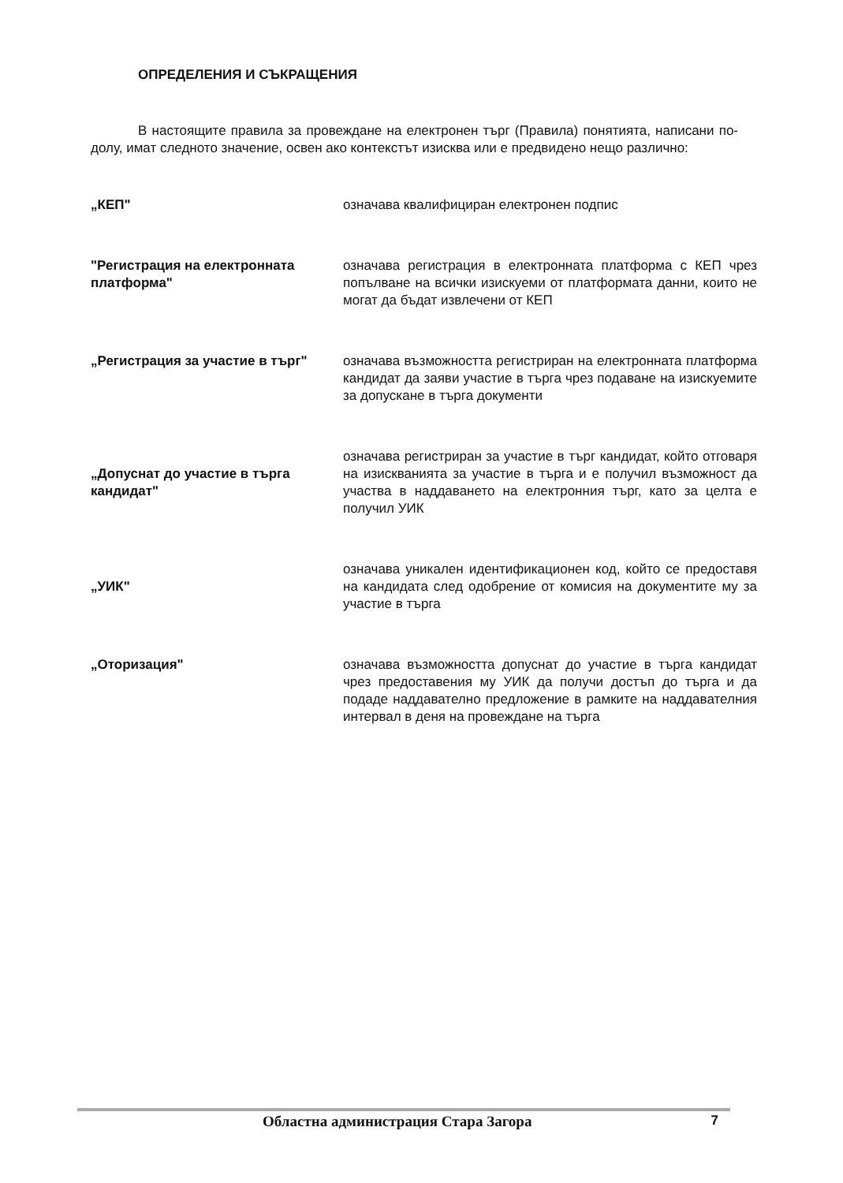ОПРЕДЕЛЕНИЯ И СЪКРАЩЕНИЯ
В настоящите правила за провеждане на електронен търг (Правила) понятията, написани по-долу, имат следното значение, освен ако контекстът изисква или е предвидено нещо различно:
| „КЕП" | означава квалифициран електронен подпис |
| "Регистрация на електронната платформа" | означава регистрация в електронната платформа с КЕП чрез попълване на всички изискуеми от платформата данни, които не могат да бъдат извлечени от КЕП |
| „Регистрация за участие в търг" | означава възможността регистриран на електронната платформа кандидат да заяви участие в търга чрез подаване на изискуемите за допускане в търга документи |
| „Допуснат до участие в търга кандидат" | означава регистриран за участие в търг кандидат, който отговаря на изискванията за участие в търга и е получил възможност да участва в наддаването на електронния търг, като за целта е получил УИК |
| „УИК" | означава уникален идентификационен код, който се предоставя на кандидата след одобрение от комисия на документите му за участие в търга |
| „Оторизация" | означава възможността допуснат до участие в търга кандидат чрез предоставения му УИК да получи достъп до търга и да подаде наддавателно предложение в рамките на наддавателния интервал в деня на провеждане на търга |
Областна администрация Стара Загора 7